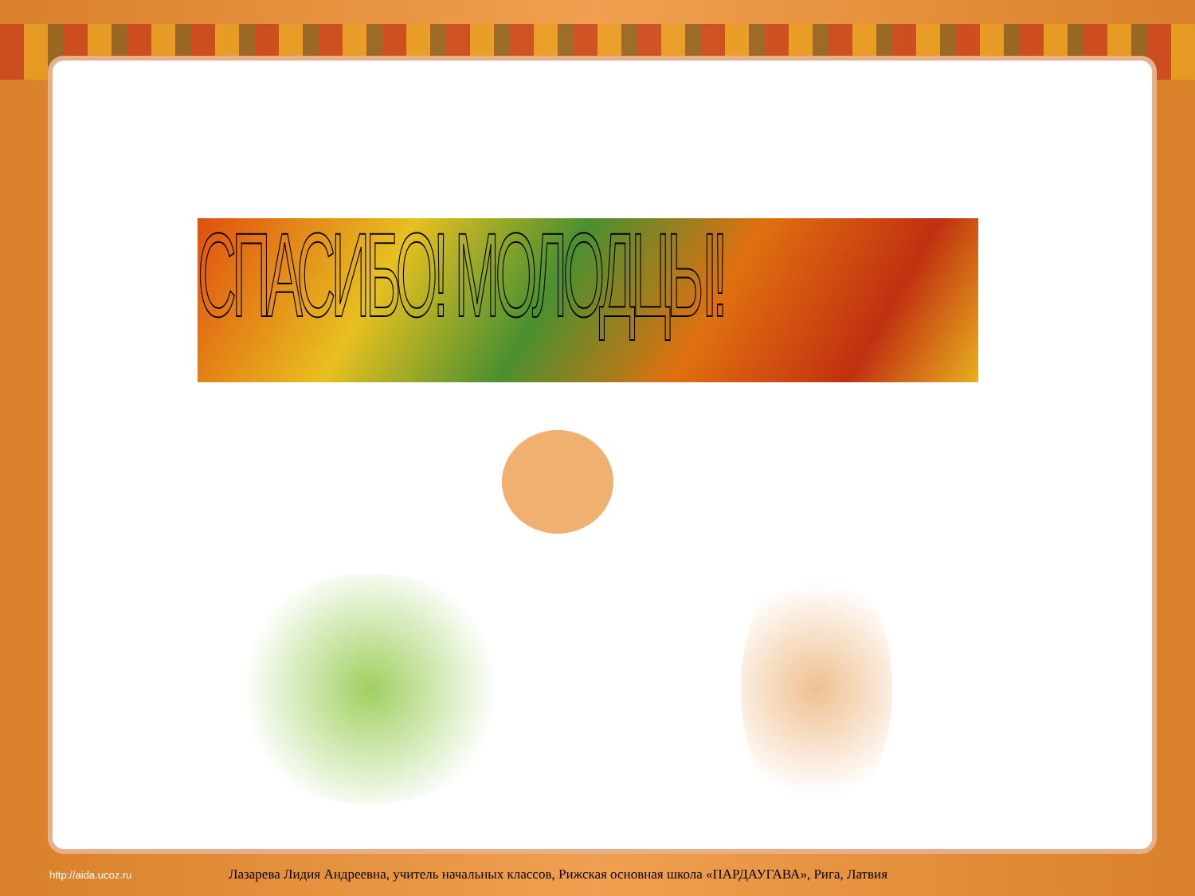СПАСИБО! МОЛОДЦЫ!
http://aida.ucoz.ru Лазарева Лидия Андреевна, учитель начальных классов, Рижская основная школа «ПАРДАУГАВА», Рига, Латвия